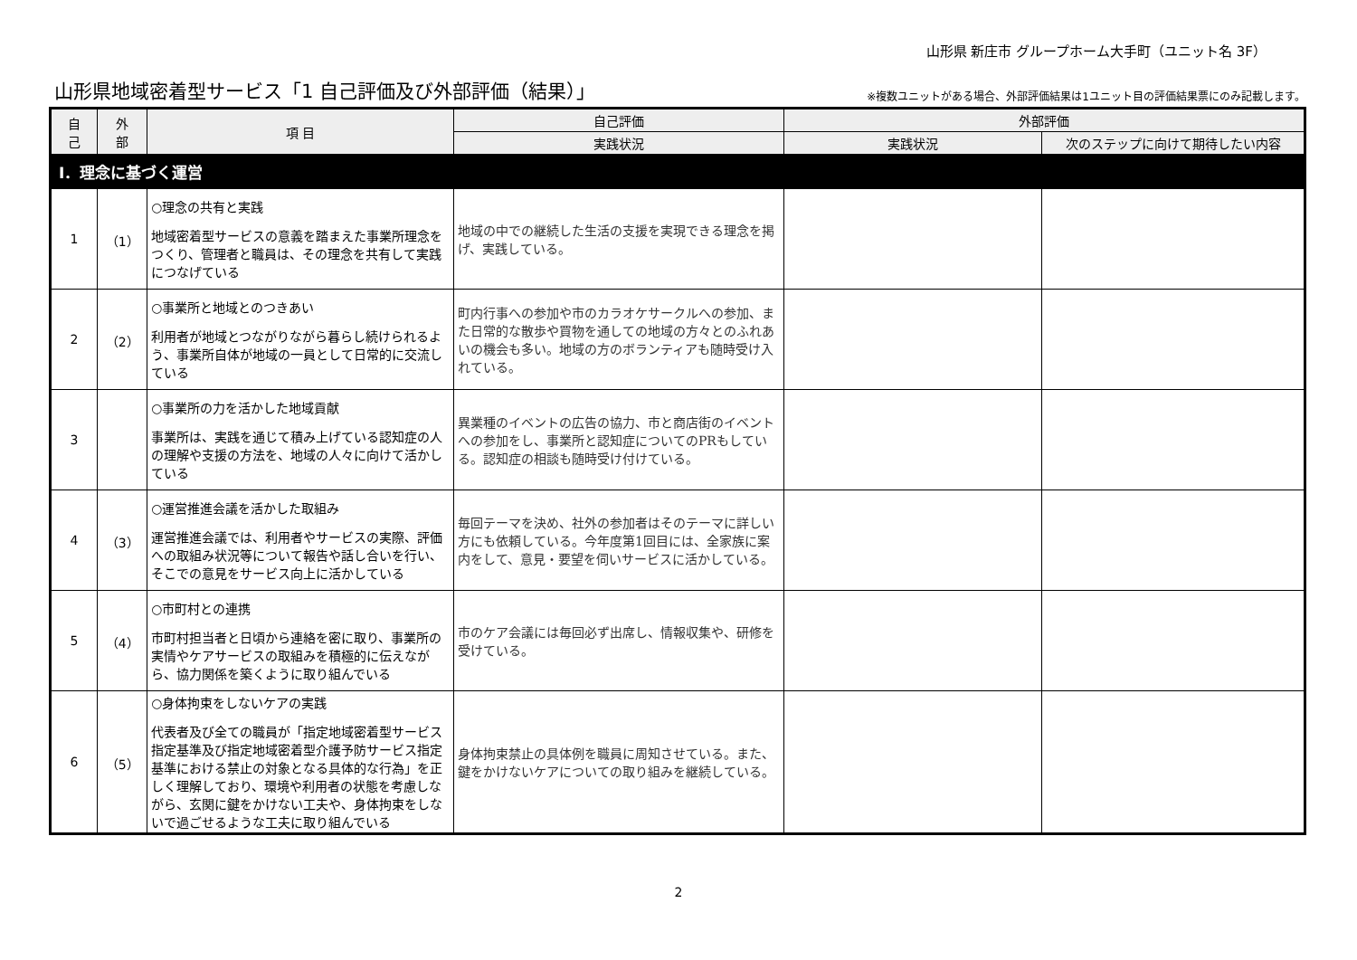山形県 新庄市 グループホーム大手町（ユニット名 3F）
山形県地域密着型サービス「1 自己評価及び外部評価（結果）」
※複数ユニットがある場合、外部評価結果は1ユニット目の評価結果票にのみ記載します。
| 自 己 | 外 部 | 項 目 | 自己評価 | 外部評価 | |
| --- | --- | --- | --- | --- | --- |
| | | | 実践状況 | 実践状況 | 次のステップに向けて期待したい内容 |
| Ⅰ．理念に基づく運営 | | | | | |
| 1 | （1） | ○理念の共有と実践 地域密着型サービスの意義を踏まえた事業所理念をつくり、管理者と職員は、その理念を共有して実践につなげている | 地域の中での継続した生活の支援を実現できる理念を掲げ、実践している。 | | |
| 2 | （2） | ○事業所と地域とのつきあい 利用者が地域とつながりながら暮らし続けられるよう、事業所自体が地域の一員として日常的に交流している | 町内行事への参加や市のカラオケサークルへの参加、また日常的な散歩や買物を通しての地域の方々とのふれあいの機会も多い。地域の方のボランティアも随時受け入れている。 | | |
| 3 | | ○事業所の力を活かした地域貢献 事業所は、実践を通じて積み上げている認知症の人の理解や支援の方法を、地域の人々に向けて活かしている | 異業種のイベントの広告の協力、市と商店街のイベントへの参加をし、事業所と認知症についてのPRもしている。認知症の相談も随時受け付けている。 | | |
| 4 | （3） | ○運営推進会議を活かした取組み 運営推進会議では、利用者やサービスの実際、評価への取組み状況等について報告や話し合いを行い、そこでの意見をサービス向上に活かしている | 毎回テーマを決め、社外の参加者はそのテーマに詳しい方にも依頼している。今年度第1回目には、全家族に案内をして、意見・要望を伺いサービスに活かしている。 | | |
| 5 | （4） | ○市町村との連携 市町村担当者と日頃から連絡を密に取り、事業所の実情やケアサービスの取組みを積極的に伝えながら、協力関係を築くように取り組んでいる | 市のケア会議には毎回必ず出席し、情報収集や、研修を受けている。 | | |
| 6 | （5） | ○身体拘束をしないケアの実践 代表者及び全ての職員が「指定地域密着型サービス指定基準及び指定地域密着型介護予防サービス指定基準における禁止の対象となる具体的な行為」を正しく理解しており、環境や利用者の状態を考慮しながら、玄関に鍵をかけない工夫や、身体拘束をしないで過ごせるような工夫に取り組んでいる | 身体拘束禁止の具体例を職員に周知させている。また、鍵をかけないケアについての取り組みを継続している。 | | |
2